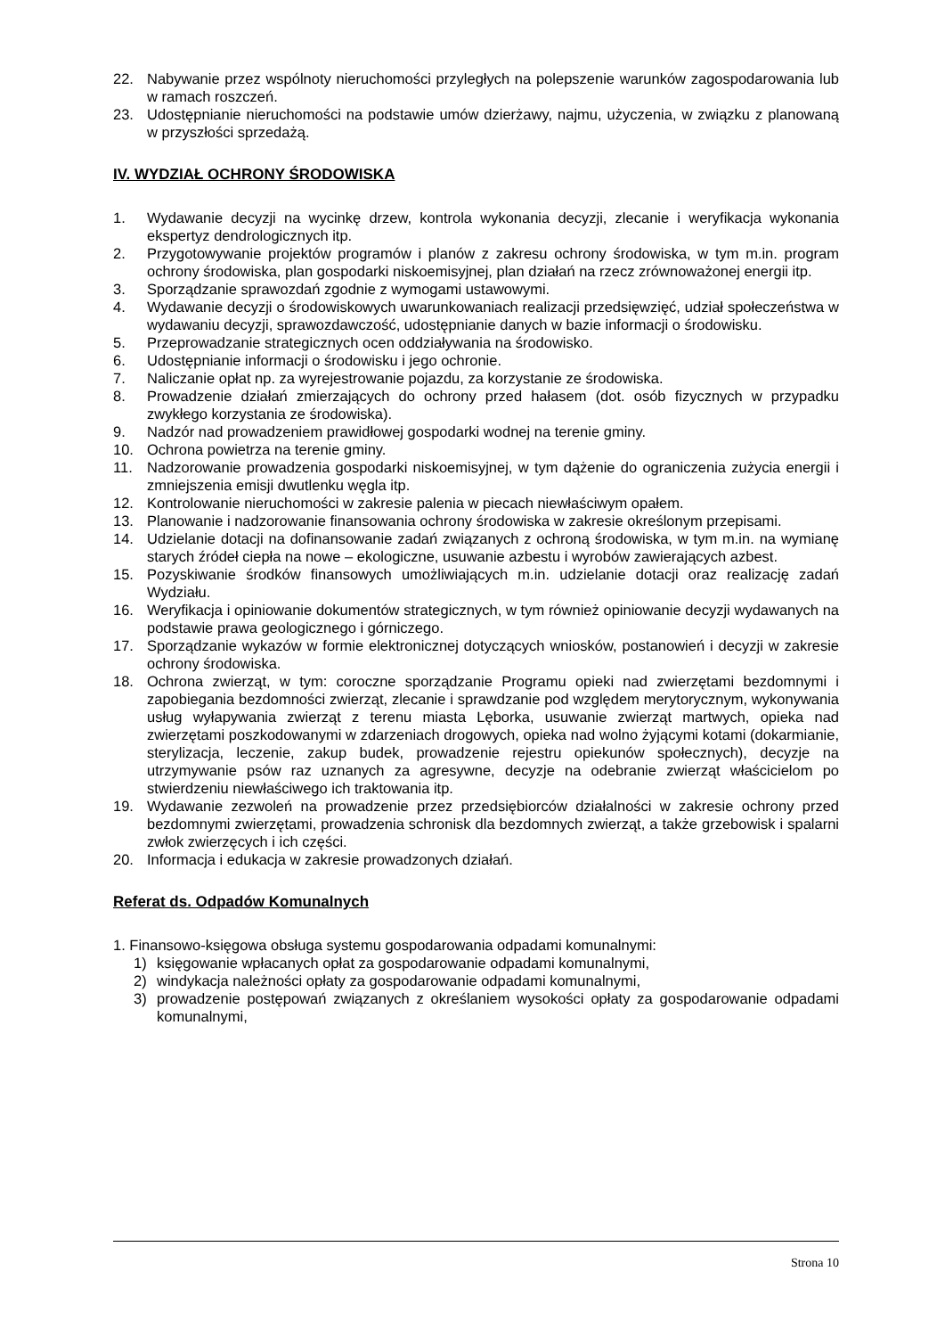22. Nabywanie przez wspólnoty nieruchomości przyległych na polepszenie warunków zagospodarowania lub w ramach roszczeń.
23. Udostępnianie nieruchomości na podstawie umów dzierżawy, najmu, użyczenia, w związku z planowaną w przyszłości sprzedażą.
IV. WYDZIAŁ OCHRONY ŚRODOWISKA
1. Wydawanie decyzji na wycinkę drzew, kontrola wykonania decyzji, zlecanie i weryfikacja wykonania ekspertyz dendrologicznych itp.
2. Przygotowywanie projektów programów i planów z zakresu ochrony środowiska, w tym m.in. program ochrony środowiska, plan gospodarki niskoemisyjnej, plan działań na rzecz zrównoważonej energii itp.
3. Sporządzanie sprawozdań zgodnie z wymogami ustawowymi.
4. Wydawanie decyzji o środowiskowych uwarunkowaniach realizacji przedsięwzięć, udział społeczeństwa w wydawaniu decyzji, sprawozdawczość, udostępnianie danych w bazie informacji o środowisku.
5. Przeprowadzanie strategicznych ocen oddziaływania na środowisko.
6. Udostępnianie informacji o środowisku i jego ochronie.
7. Naliczanie opłat np. za wyrejestrowanie pojazdu, za korzystanie ze środowiska.
8. Prowadzenie działań zmierzających do ochrony przed hałasem (dot. osób fizycznych w przypadku zwykłego korzystania ze środowiska).
9. Nadzór nad prowadzeniem prawidłowej gospodarki wodnej na terenie gminy.
10. Ochrona powietrza na terenie gminy.
11. Nadzorowanie prowadzenia gospodarki niskoemisyjnej, w tym dążenie do ograniczenia zużycia energii i zmniejszenia emisji dwutlenku węgla itp.
12. Kontrolowanie nieruchomości w zakresie palenia w piecach niewłaściwym opałem.
13. Planowanie i nadzorowanie finansowania ochrony środowiska w zakresie określonym przepisami.
14. Udzielanie dotacji na dofinansowanie zadań związanych z ochroną środowiska, w tym m.in. na wymianę starych źródeł ciepła na nowe – ekologiczne, usuwanie azbestu i wyrobów zawierających azbest.
15. Pozyskiwanie środków finansowych umożliwiających m.in. udzielanie dotacji oraz realizację zadań Wydziału.
16. Weryfikacja i opiniowanie dokumentów strategicznych, w tym również opiniowanie decyzji wydawanych na podstawie prawa geologicznego i górniczego.
17. Sporządzanie wykazów w formie elektronicznej dotyczących wniosków, postanowień i decyzji w zakresie ochrony środowiska.
18. Ochrona zwierząt, w tym: coroczne sporządzanie Programu opieki nad zwierzętami bezdomnymi i zapobiegania bezdomności zwierząt, zlecanie i sprawdzanie pod względem merytorycznym, wykonywania usług wyłapywania zwierząt z terenu miasta Lęborka, usuwanie zwierząt martwych, opieka nad zwierzętami poszkodowanymi w zdarzeniach drogowych, opieka nad wolno żyjącymi kotami (dokarmianie, sterylizacja, leczenie, zakup budek, prowadzenie rejestru opiekunów społecznych), decyzje na utrzymywanie psów raz uznanych za agresywne, decyzje na odebranie zwierząt właścicielom po stwierdzeniu niewłaściwego ich traktowania itp.
19. Wydawanie zezwoleń na prowadzenie przez przedsiębiorców działalności w zakresie ochrony przed bezdomnymi zwierzętami, prowadzenia schronisk dla bezdomnych zwierząt, a także grzebowisk i spalarni zwłok zwierzęcych i ich części.
20. Informacja i edukacja w zakresie prowadzonych działań.
Referat ds. Odpadów Komunalnych
1. Finansowo-księgowa obsługa systemu gospodarowania odpadami komunalnymi:
1) księgowanie wpłacanych opłat za gospodarowanie odpadami komunalnymi,
2) windykacja należności opłaty za gospodarowanie odpadami komunalnymi,
3) prowadzenie postępowań związanych z określaniem wysokości opłaty za gospodarowanie odpadami komunalnymi,
Strona 10